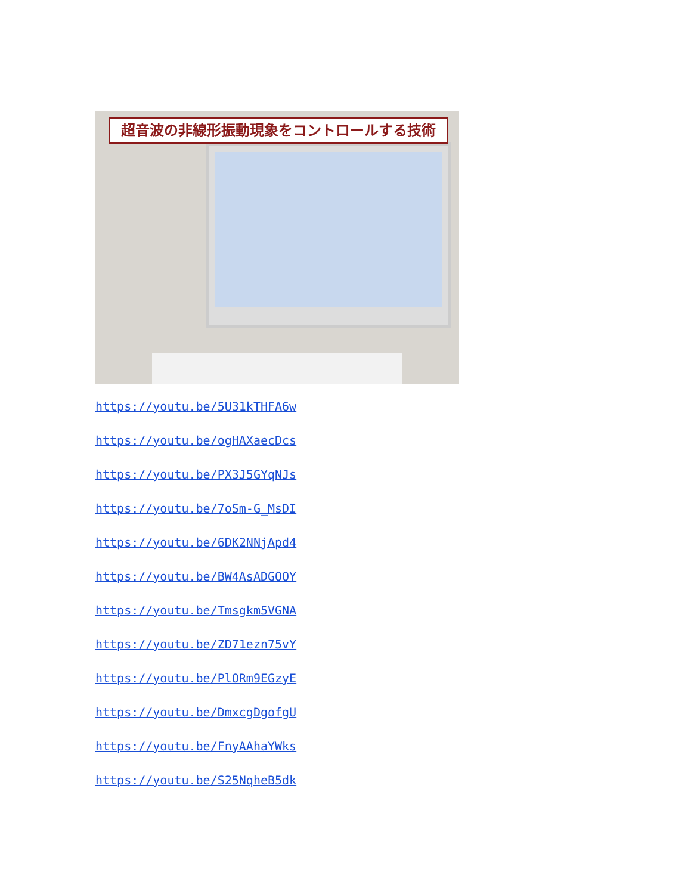超音波の非線形振動現象をコントロールする技術
https://youtu.be/5U31kTHFA6w
https://youtu.be/ogHAXaecDcs
https://youtu.be/PX3J5GYqNJs
https://youtu.be/7oSm-G_MsDI
https://youtu.be/6DK2NNjApd4
https://youtu.be/BW4AsADGOOY
https://youtu.be/Tmsgkm5VGNA
https://youtu.be/ZD71ezn75vY
https://youtu.be/PlORm9EGzyE
https://youtu.be/DmxcgDgofgU
https://youtu.be/FnyAAhaYWks
https://youtu.be/S25NqheB5dk